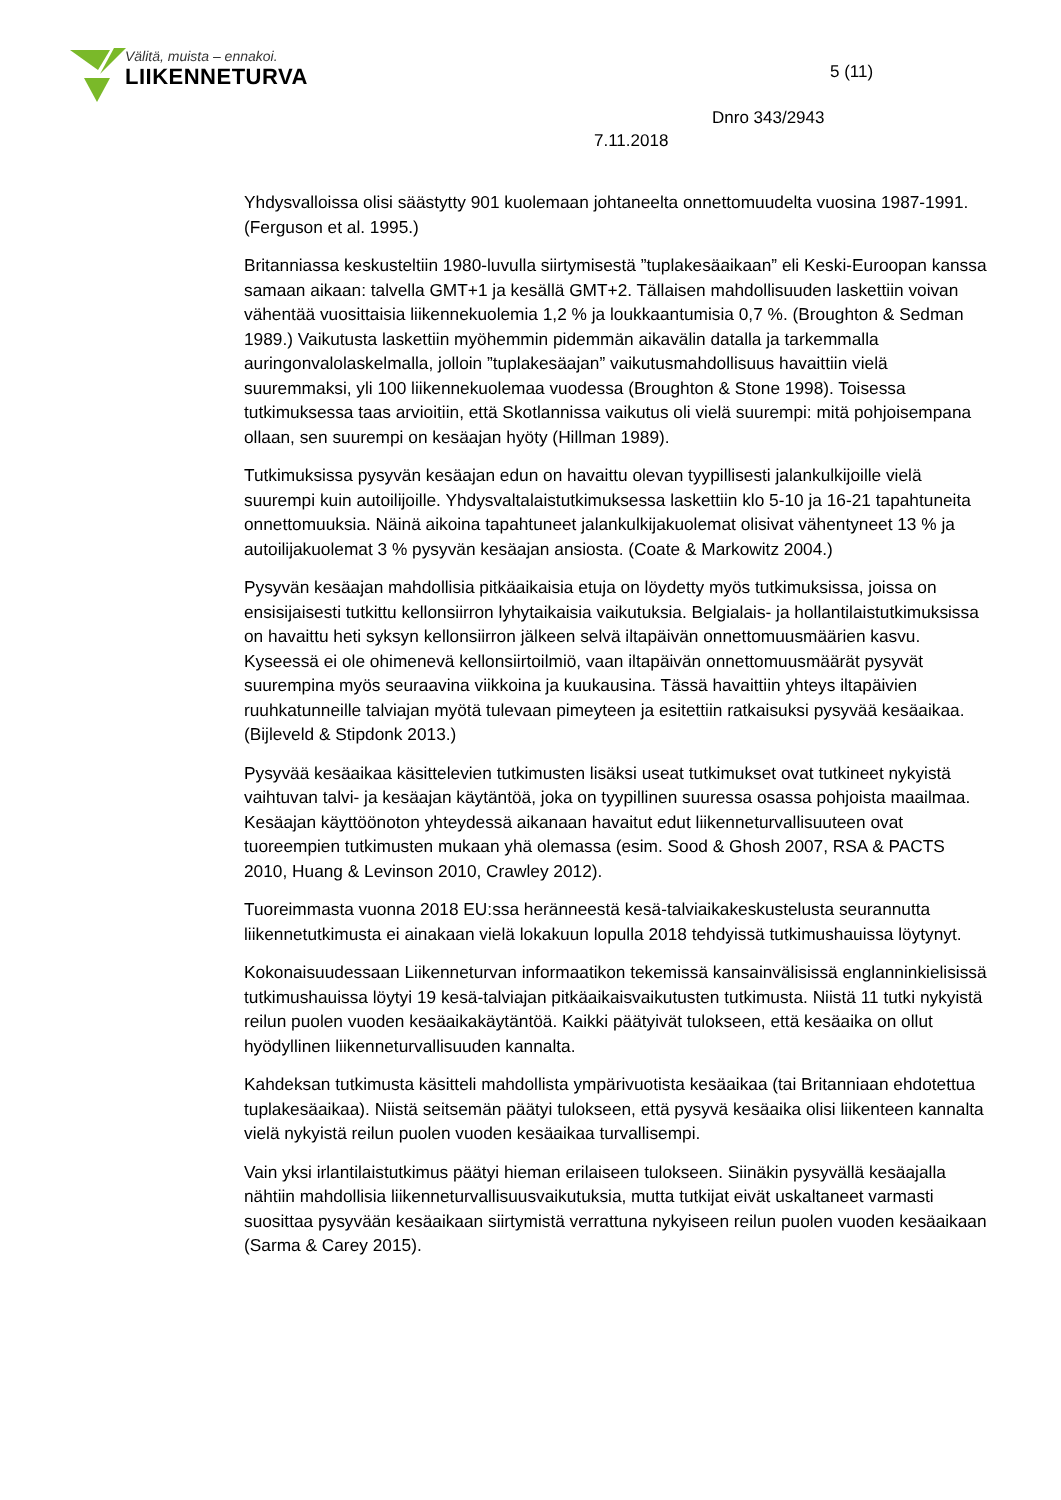Välitä, muista – ennakoi.
LIIKENNETURVA
5 (11)
Dnro 343/2943
7.11.2018
Yhdysvalloissa olisi säästytty 901 kuolemaan johtaneelta onnettomuudelta vuosina 1987-1991. (Ferguson et al. 1995.)
Britanniassa keskusteltiin 1980-luvulla siirtymisestä ”tuplakesäaikaan” eli Keski-Euroopan kanssa samaan aikaan: talvella GMT+1 ja kesällä GMT+2. Tällaisen mahdollisuuden laskettiin voivan vähentää vuosittaisia liikennekuolemia 1,2 % ja loukkaantumisia 0,7 %. (Broughton & Sedman 1989.) Vaikutusta laskettiin myöhemmin pidemmän aikavälin datalla ja tarkemmalla auringonvalolaskelmalla, jolloin ”tuplakesäajan” vaikutusmahdollisuus havaittiin vielä suuremmaksi, yli 100 liikennekuolemaa vuodessa (Broughton & Stone 1998). Toisessa tutkimuksessa taas arvioitiin, että Skotlannissa vaikutus oli vielä suurempi: mitä pohjoisempana ollaan, sen suurempi on kesäajan hyöty (Hillman 1989).
Tutkimuksissa pysyvän kesäajan edun on havaittu olevan tyypillisesti jalankulkijoille vielä suurempi kuin autoilijoille. Yhdysvaltalaistutkimuksessa laskettiin klo 5-10 ja 16-21 tapahtuneita onnettomuuksia. Näinä aikoina tapahtuneet jalankulkijakuolemat olisivat vähentyneet 13 % ja autoilijakuolemat 3 % pysyvän kesäajan ansiosta. (Coate & Markowitz 2004.)
Pysyvän kesäajan mahdollisia pitkäaikaisia etuja on löydetty myös tutkimuksissa, joissa on ensisijaisesti tutkittu kellonsiirron lyhytaikaisia vaikutuksia. Belgialais- ja hollantilaistutkimuksissa on havaittu heti syksyn kellonsiirron jälkeen selvä iltapäivän onnettomuusmäärien kasvu. Kyseessä ei ole ohimenevä kellonsiirtoilmiö, vaan iltapäivän onnettomuusmäärät pysyvät suurempina myös seuraavina viikkoina ja kuukausina. Tässä havaittiin yhteys iltapäivien ruuhkatunneille talviajan myötä tulevaan pimeyteen ja esitettiin ratkaisuksi pysyvää kesäaikaa. (Bijleveld & Stipdonk 2013.)
Pysyvää kesäaikaa käsittelevien tutkimusten lisäksi useat tutkimukset ovat tutkineet nykyistä vaihtuvan talvi- ja kesäajan käytäntöä, joka on tyypillinen suuressa osassa pohjoista maailmaa. Kesäajan käyttöönoton yhteydessä aikanaan havaitut edut liikenneturvallisuuteen ovat tuoreempien tutkimusten mukaan yhä olemassa (esim. Sood & Ghosh 2007, RSA & PACTS 2010, Huang & Levinson 2010, Crawley 2012).
Tuoreimmasta vuonna 2018 EU:ssa heränneestä kesä-talviaikakeskustelusta seurannutta liikennetutkimusta ei ainakaan vielä lokakuun lopulla 2018 tehdyissä tutkimushauissa löytynyt.
Kokonaisuudessaan Liikenneturvan informaatikon tekemissä kansainvälisissä englanninkielisissä tutkimushauissa löytyi 19 kesä-talviajan pitkäaikaisvaikutusten tutkimusta. Niistä 11 tutki nykyistä reilun puolen vuoden kesäaikakäytäntöä. Kaikki päätyivät tulokseen, että kesäaika on ollut hyödyllinen liikenneturvallisuuden kannalta.
Kahdeksan tutkimusta käsitteli mahdollista ympärivuotista kesäaikaa (tai Britanniaan ehdotettua tuplakesäaikaa). Niistä seitsemän päätyi tulokseen, että pysyvä kesäaika olisi liikenteen kannalta vielä nykyistä reilun puolen vuoden kesäaikaa turvallisempi.
Vain yksi irlantilaistutkimus päätyi hieman erilaiseen tulokseen. Siinäkin pysyvällä kesäajalla nähtiin mahdollisia liikenneturvallisuusvaikutuksia, mutta tutkijat eivät uskaltaneet varmasti suosittaa pysyvään kesäaikaan siirtymistä verrattuna nykyiseen reilun puolen vuoden kesäaikaan (Sarma & Carey 2015).